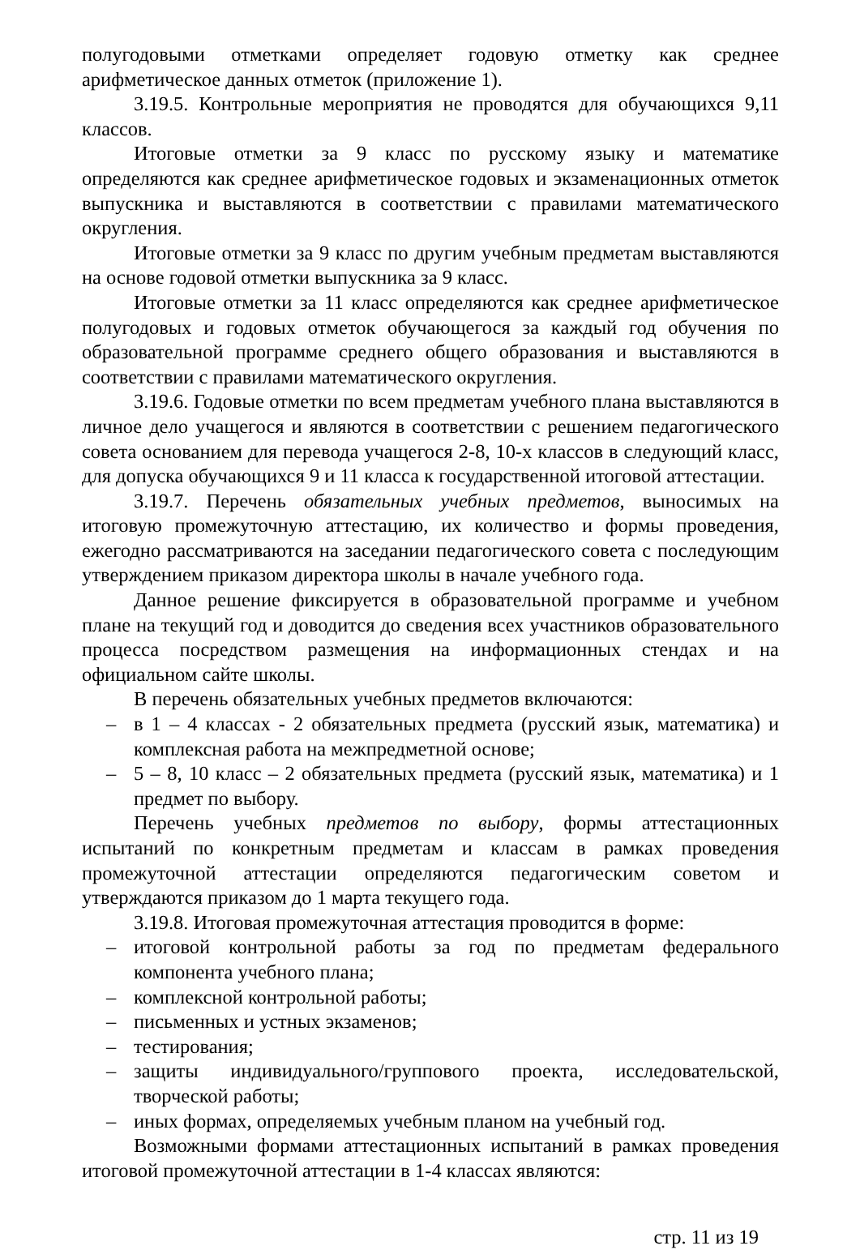полугодовыми отметками определяет годовую отметку как среднее арифметическое данных отметок (приложение 1).
3.19.5. Контрольные мероприятия не проводятся для обучающихся 9,11 классов.
Итоговые отметки за 9 класс по русскому языку и математике определяются как среднее арифметическое годовых и экзаменационных отметок выпускника и выставляются в соответствии с правилами математического округления.
Итоговые отметки за 9 класс по другим учебным предметам выставляются на основе годовой отметки выпускника за 9 класс.
Итоговые отметки за 11 класс определяются как среднее арифметическое полугодовых и годовых отметок обучающегося за каждый год обучения по образовательной программе среднего общего образования и выставляются в соответствии с правилами математического округления.
3.19.6. Годовые отметки по всем предметам учебного плана выставляются в личное дело учащегося и являются в соответствии с решением педагогического совета основанием для перевода учащегося 2-8, 10-х классов в следующий класс, для допуска обучающихся 9 и 11 класса к государственной итоговой аттестации.
3.19.7. Перечень обязательных учебных предметов, выносимых на итоговую промежуточную аттестацию, их количество и формы проведения, ежегодно рассматриваются на заседании педагогического совета с последующим утверждением приказом директора школы в начале учебного года.
Данное решение фиксируется в образовательной программе и учебном плане на текущий год и доводится до сведения всех участников образовательного процесса посредством размещения на информационных стендах и на официальном сайте школы.
В перечень обязательных учебных предметов включаются:
– в 1 – 4 классах - 2 обязательных предмета (русский язык, математика) и комплексная работа на межпредметной основе;
– 5 – 8, 10 класс – 2 обязательных предмета (русский язык, математика) и 1 предмет по выбору.
Перечень учебных предметов по выбору, формы аттестационных испытаний по конкретным предметам и классам в рамках проведения промежуточной аттестации определяются педагогическим советом и утверждаются приказом до 1 марта текущего года.
3.19.8. Итоговая промежуточная аттестация проводится в форме:
– итоговой контрольной работы за год по предметам федерального компонента учебного плана;
– комплексной контрольной работы;
– письменных и устных экзаменов;
– тестирования;
– защиты индивидуального/группового проекта, исследовательской, творческой работы;
– иных формах, определяемых учебным планом на учебный год.
Возможными формами аттестационных испытаний в рамках проведения итоговой промежуточной аттестации в 1-4 классах являются:
стр. 11 из 19